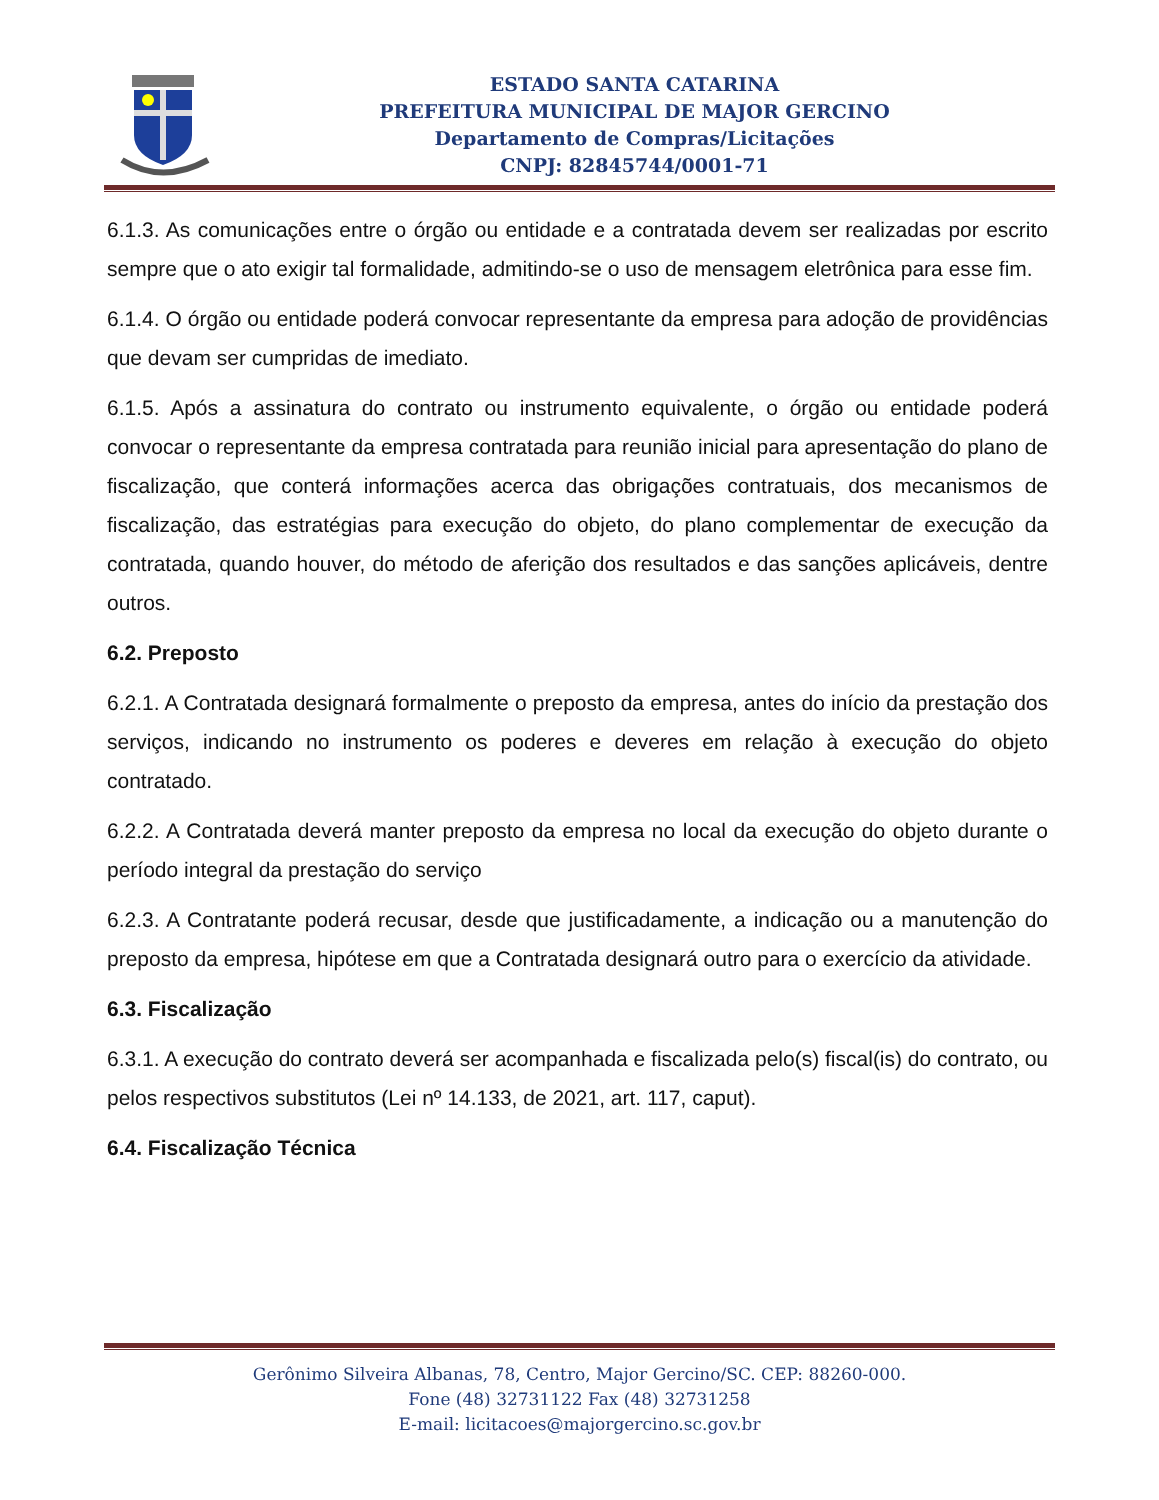ESTADO SANTA CATARINA
PREFEITURA MUNICIPAL DE MAJOR GERCINO
Departamento de Compras/Licitações
CNPJ: 82845744/0001-71
6.1.3. As comunicações entre o órgão ou entidade e a contratada devem ser realizadas por escrito sempre que o ato exigir tal formalidade, admitindo-se o uso de mensagem eletrônica para esse fim.
6.1.4. O órgão ou entidade poderá convocar representante da empresa para adoção de providências que devam ser cumpridas de imediato.
6.1.5. Após a assinatura do contrato ou instrumento equivalente, o órgão ou entidade poderá convocar o representante da empresa contratada para reunião inicial para apresentação do plano de fiscalização, que conterá informações acerca das obrigações contratuais, dos mecanismos de fiscalização, das estratégias para execução do objeto, do plano complementar de execução da contratada, quando houver, do método de aferição dos resultados e das sanções aplicáveis, dentre outros.
6.2. Preposto
6.2.1. A Contratada designará formalmente o preposto da empresa, antes do início da prestação dos serviços, indicando no instrumento os poderes e deveres em relação à execução do objeto contratado.
6.2.2. A Contratada deverá manter preposto da empresa no local da execução do objeto durante o período integral da prestação do serviço
6.2.3. A Contratante poderá recusar, desde que justificadamente, a indicação ou a manutenção do preposto da empresa, hipótese em que a Contratada designará outro para o exercício da atividade.
6.3. Fiscalização
6.3.1. A execução do contrato deverá ser acompanhada e fiscalizada pelo(s) fiscal(is) do contrato, ou pelos respectivos substitutos (Lei nº 14.133, de 2021, art. 117, caput).
6.4. Fiscalização Técnica
Gerônimo Silveira Albanas, 78, Centro, Major Gercino/SC. CEP: 88260-000.
Fone (48) 32731122 Fax (48) 32731258
E-mail: licitacoes@majorgercino.sc.gov.br